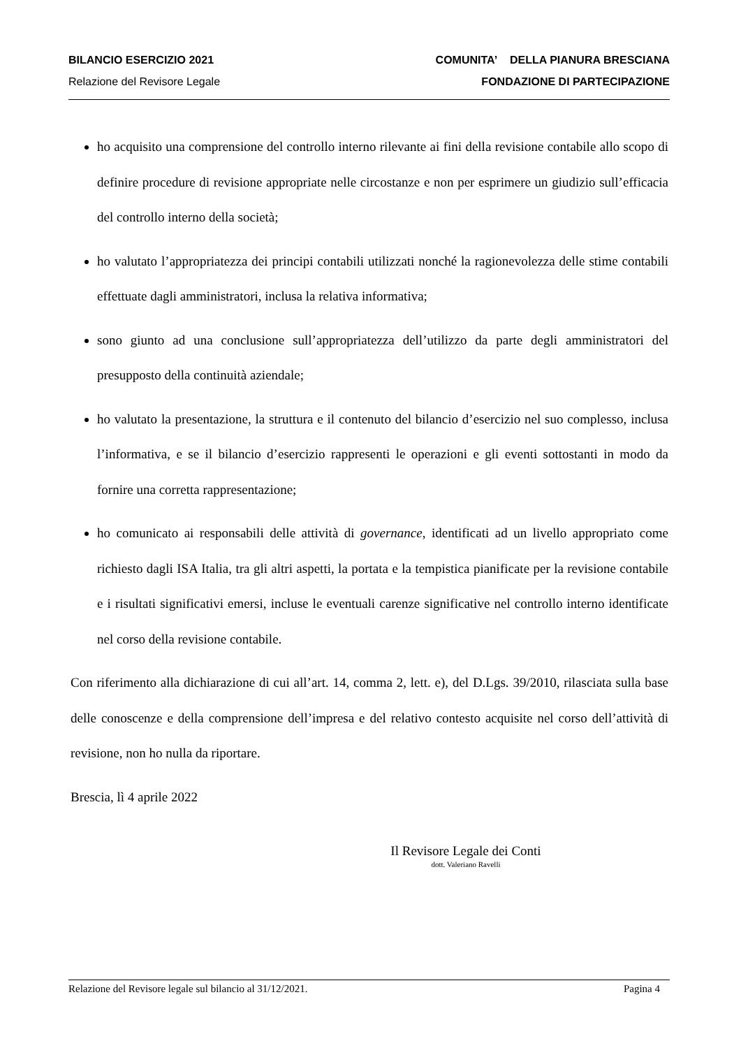BILANCIO ESERCIZIO 2021
Relazione del Revisore Legale
COMUNITA’ DELLA PIANURA BRESCIANA
FONDAZIONE DI PARTECIPAZIONE
ho acquisito una comprensione del controllo interno rilevante ai fini della revisione contabile allo scopo di definire procedure di revisione appropriate nelle circostanze e non per esprimere un giudizio sull’efficacia del controllo interno della società;
ho valutato l’appropriatezza dei principi contabili utilizzati nonché la ragionevolezza delle stime contabili effettuate dagli amministratori, inclusa la relativa informativa;
sono giunto ad una conclusione sull’appropriatezza dell’utilizzo da parte degli amministratori del presupposto della continuità aziendale;
ho valutato la presentazione, la struttura e il contenuto del bilancio d’esercizio nel suo complesso, inclusa l’informativa, e se il bilancio d’esercizio rappresenti le operazioni e gli eventi sottostanti in modo da fornire una corretta rappresentazione;
ho comunicato ai responsabili delle attività di governance, identificati ad un livello appropriato come richiesto dagli ISA Italia, tra gli altri aspetti, la portata e la tempistica pianificate per la revisione contabile e i risultati significativi emersi, incluse le eventuali carenze significative nel controllo interno identificate nel corso della revisione contabile.
Con riferimento alla dichiarazione di cui all’art. 14, comma 2, lett. e), del D.Lgs. 39/2010, rilasciata sulla base delle conoscenze e della comprensione dell’impresa e del relativo contesto acquisite nel corso dell’attività di revisione, non ho nulla da riportare.
Brescia, lì 4 aprile 2022
Il Revisore Legale dei Conti
dott. Valeriano Ravelli
Relazione del Revisore legale sul bilancio al 31/12/2021. Pagina 4